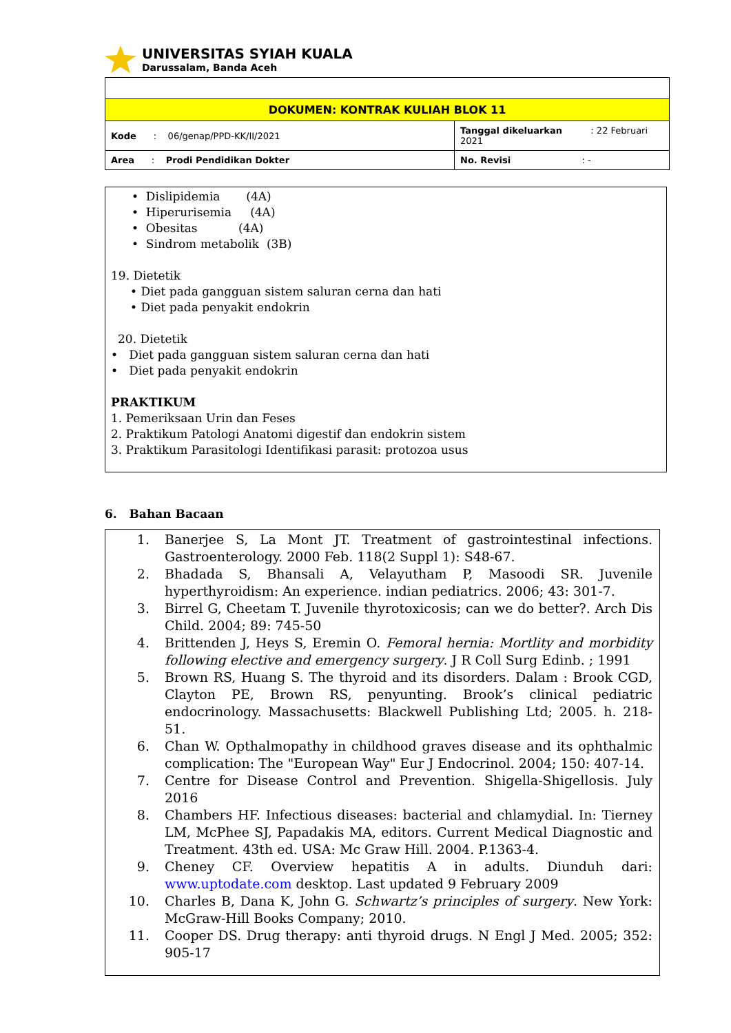UNIVERSITAS SYIAH KUALA
Darussalam, Banda Aceh
| DOKUMEN: KONTRAK KULIAH BLOK 11 | |
| Kode : 06/genap/PPD-KK/II/2021 | Tanggal dikeluarkan : 22 Februari 2021 |
| Area : Prodi Pendidikan Dokter | No. Revisi : - |
• Dislipidemia (4A)
• Hiperurisemia (4A)
• Obesitas (4A)
• Sindrom metabolik (3B)
19. Dietetik
• Diet pada gangguan sistem saluran cerna dan hati
• Diet pada penyakit endokrin
20. Dietetik
• Diet pada gangguan sistem saluran cerna dan hati
• Diet pada penyakit endokrin
PRAKTIKUM
1. Pemeriksaan Urin dan Feses
2. Praktikum Patologi Anatomi digestif dan endokrin sistem
3. Praktikum Parasitologi Identifikasi parasit: protozoa usus
6. Bahan Bacaan
1. Banerjee S, La Mont JT. Treatment of gastrointestinal infections. Gastroenterology. 2000 Feb. 118(2 Suppl 1): S48-67.
2. Bhadada S, Bhansali A, Velayutham P, Masoodi SR. Juvenile hyperthyroidism: An experience. indian pediatrics. 2006; 43: 301-7.
3. Birrel G, Cheetam T. Juvenile thyrotoxicosis; can we do better?. Arch Dis Child. 2004; 89: 745-50
4. Brittenden J, Heys S, Eremin O. Femoral hernia: Mortlity and morbidity following elective and emergency surgery. J R Coll Surg Edinb. ; 1991
5. Brown RS, Huang S. The thyroid and its disorders. Dalam : Brook CGD, Clayton PE, Brown RS, penyunting. Brook’s clinical pediatric endocrinology. Massachusetts: Blackwell Publishing Ltd; 2005. h. 218-51.
6. Chan W. Opthalmopathy in childhood graves disease and its ophthalmic complication: The "European Way" Eur J Endocrinol. 2004; 150: 407-14.
7. Centre for Disease Control and Prevention. Shigella-Shigellosis. July 2016
8. Chambers HF. Infectious diseases: bacterial and chlamydial. In: Tierney LM, McPhee SJ, Papadakis MA, editors. Current Medical Diagnostic and Treatment. 43th ed. USA: Mc Graw Hill. 2004. P.1363-4.
9. Cheney CF. Overview hepatitis A in adults. Diunduh dari: www.uptodate.com desktop. Last updated 9 February 2009
10. Charles B, Dana K, John G. Schwartz’s principles of surgery. New York: McGraw-Hill Books Company; 2010.
11. Cooper DS. Drug therapy: anti thyroid drugs. N Engl J Med. 2005; 352: 905-17